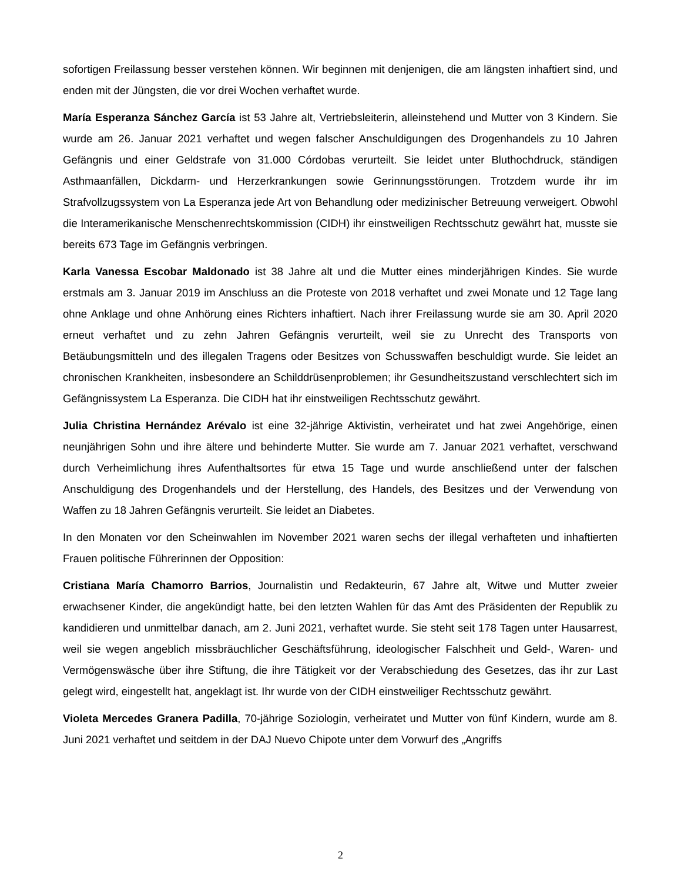sofortigen Freilassung besser verstehen können. Wir beginnen mit denjenigen, die am längsten inhaftiert sind, und enden mit der Jüngsten, die vor drei Wochen verhaftet wurde.
María Esperanza Sánchez García ist 53 Jahre alt, Vertriebsleiterin, alleinstehend und Mutter von 3 Kindern. Sie wurde am 26. Januar 2021 verhaftet und wegen falscher Anschuldigungen des Drogenhandels zu 10 Jahren Gefängnis und einer Geldstrafe von 31.000 Córdobas verurteilt. Sie leidet unter Bluthochdruck, ständigen Asthmaanfällen, Dickdarm- und Herzerkrankungen sowie Gerinnungsstörungen. Trotzdem wurde ihr im Strafvollzugssystem von La Esperanza jede Art von Behandlung oder medizinischer Betreuung verweigert. Obwohl die Interamerikanische Menschenrechtskommission (CIDH) ihr einstweiligen Rechtsschutz gewährt hat, musste sie bereits 673 Tage im Gefängnis verbringen.
Karla Vanessa Escobar Maldonado ist 38 Jahre alt und die Mutter eines minderjährigen Kindes. Sie wurde erstmals am 3. Januar 2019 im Anschluss an die Proteste von 2018 verhaftet und zwei Monate und 12 Tage lang ohne Anklage und ohne Anhörung eines Richters inhaftiert. Nach ihrer Freilassung wurde sie am 30. April 2020 erneut verhaftet und zu zehn Jahren Gefängnis verurteilt, weil sie zu Unrecht des Transports von Betäubungsmitteln und des illegalen Tragens oder Besitzes von Schusswaffen beschuldigt wurde. Sie leidet an chronischen Krankheiten, insbesondere an Schilddrüsenproblemen; ihr Gesundheitszustand verschlechtert sich im Gefängnissystem La Esperanza. Die CIDH hat ihr einstweiligen Rechtsschutz gewährt.
Julia Christina Hernández Arévalo ist eine 32-jährige Aktivistin, verheiratet und hat zwei Angehörige, einen neunjährigen Sohn und ihre ältere und behinderte Mutter. Sie wurde am 7. Januar 2021 verhaftet, verschwand durch Verheimlichung ihres Aufenthaltsortes für etwa 15 Tage und wurde anschließend unter der falschen Anschuldigung des Drogenhandels und der Herstellung, des Handels, des Besitzes und der Verwendung von Waffen zu 18 Jahren Gefängnis verurteilt. Sie leidet an Diabetes.
In den Monaten vor den Scheinwahlen im November 2021 waren sechs der illegal verhafteten und inhaftierten Frauen politische Führerinnen der Opposition:
Cristiana María Chamorro Barrios, Journalistin und Redakteurin, 67 Jahre alt, Witwe und Mutter zweier erwachsener Kinder, die angekündigt hatte, bei den letzten Wahlen für das Amt des Präsidenten der Republik zu kandidieren und unmittelbar danach, am 2. Juni 2021, verhaftet wurde. Sie steht seit 178 Tagen unter Hausarrest, weil sie wegen angeblich missbräuchlicher Geschäftsführung, ideologischer Falschheit und Geld-, Waren- und Vermögenswäsche über ihre Stiftung, die ihre Tätigkeit vor der Verabschiedung des Gesetzes, das ihr zur Last gelegt wird, eingestellt hat, angeklagt ist. Ihr wurde von der CIDH einstweiliger Rechtsschutz gewährt.
Violeta Mercedes Granera Padilla, 70-jährige Soziologin, verheiratet und Mutter von fünf Kindern, wurde am 8. Juni 2021 verhaftet und seitdem in der DAJ Nuevo Chipote unter dem Vorwurf des „Angriffs
2